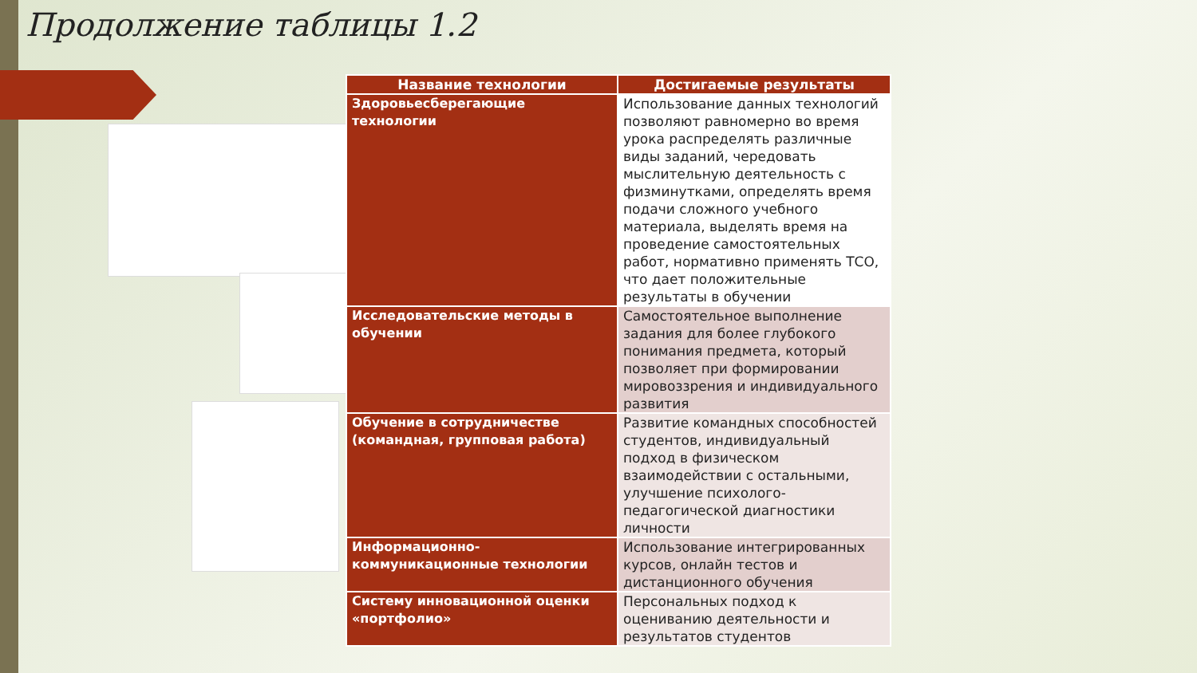Продолжение таблицы 1.2
| Название технологии | Достигаемые результаты |
| --- | --- |
| Здоровьесберегающие технологии | Использование данных технологий позволяют равномерно во время урока распределять различные виды заданий, чередовать мыслительную деятельность с физминутками, определять время подачи сложного учебного материала, выделять время на проведение самостоятельных работ, нормативно применять ТСО, что дает положительные результаты в обучении |
| Исследовательские методы в обучении | Самостоятельное выполнение задания для более глубокого понимания предмета, который позволяет при формировании мировоззрения и индивидуального развития |
| Обучение в сотрудничестве (командная, групповая работа) | Развитие командных способностей студентов, индивидуальный подход в физическом взаимодействии с остальными, улучшение психолого-педагогической диагностики личности |
| Информационно-коммуникационные технологии | Использование интегрированных курсов, онлайн тестов и дистанционного обучения |
| Систему инновационной оценки «портфолио» | Персональных подход к оцениванию деятельности и результатов студентов |